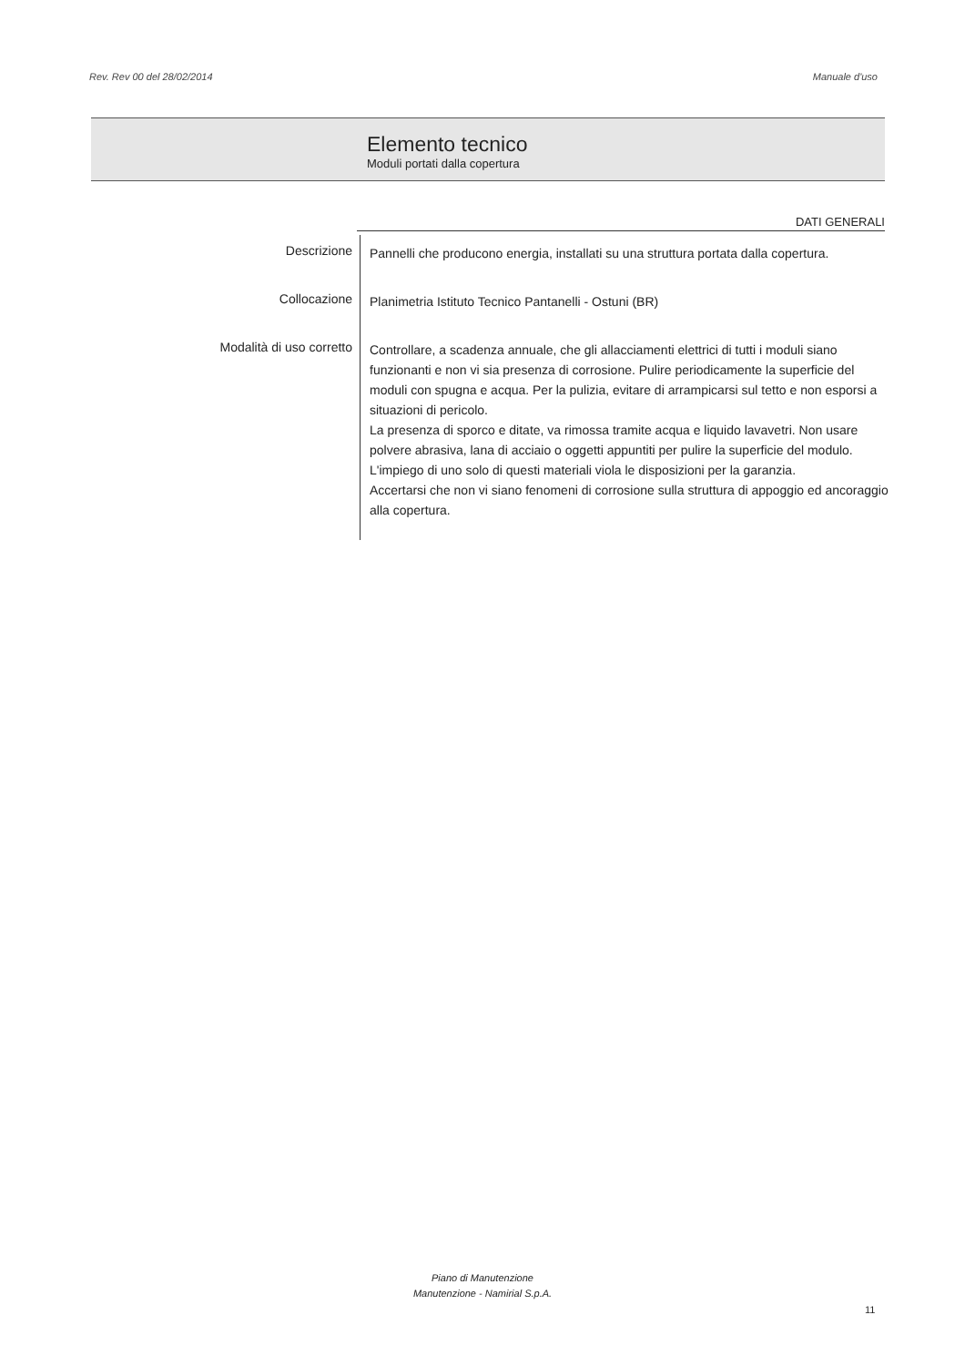Rev. Rev 00 del 28/02/2014 Manuale d'uso
Elemento tecnico
Moduli portati dalla copertura
DATI GENERALI
| Descrizione | Pannelli che producono energia, installati su una struttura portata dalla copertura. |
| Collocazione | Planimetria Istituto Tecnico Pantanelli - Ostuni (BR) |
| Modalità di uso corretto | Controllare, a scadenza annuale, che gli allacciamenti elettrici di tutti i moduli siano funzionanti e non vi sia presenza di corrosione. Pulire periodicamente la superficie del moduli con spugna e acqua. Per la pulizia, evitare di arrampicarsi sul tetto e non esporsi a situazioni di pericolo. La presenza di sporco e ditate, va rimossa tramite acqua e liquido lavavetri. Non usare polvere abrasiva, lana di acciaio o oggetti appuntiti per pulire la superficie del modulo. L'impiego di uno solo di questi materiali viola le disposizioni per la garanzia. Accertarsi che non vi siano fenomeni di corrosione sulla struttura di appoggio ed ancoraggio alla copertura. |
Piano di Manutenzione
Manutenzione - Namirial S.p.A.
11